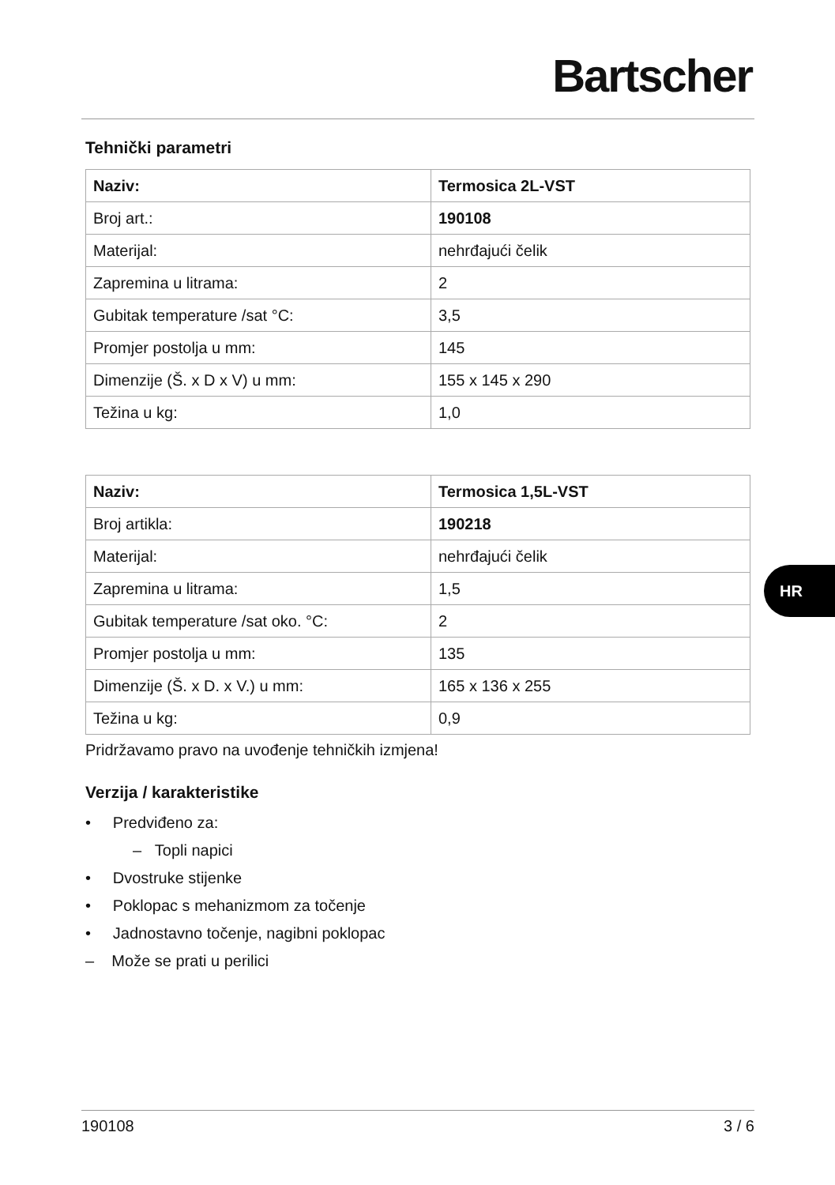Bartscher
Tehnički parametri
| Naziv: | Termosica 2L-VST |
| Broj art.: | 190108 |
| Materijal: | nehrđajući čelik |
| Zapremina u litrama: | 2 |
| Gubitak temperature /sat °C: | 3,5 |
| Promjer postolja u mm: | 145 |
| Dimenzije (Š. x D x V) u mm: | 155 x 145 x 290 |
| Težina u kg: | 1,0 |
| Naziv: | Termosica 1,5L-VST |
| Broj artikla: | 190218 |
| Materijal: | nehrđajući čelik |
| Zapremina u litrama: | 1,5 |
| Gubitak temperature /sat oko. °C: | 2 |
| Promjer postolja u mm: | 135 |
| Dimenzije (Š. x D. x V.) u mm: | 165 x 136 x 255 |
| Težina u kg: | 0,9 |
Pridržavamo pravo na uvođenje tehničkih izmjena!
Verzija / karakteristike
• Predviđeno za:
– Topli napici
• Dvostruke stijenke
• Poklopac s mehanizmom za točenje
• Jadnostavno točenje, nagibni poklopac
– Može se prati u perilici
HR
190108 3 / 6